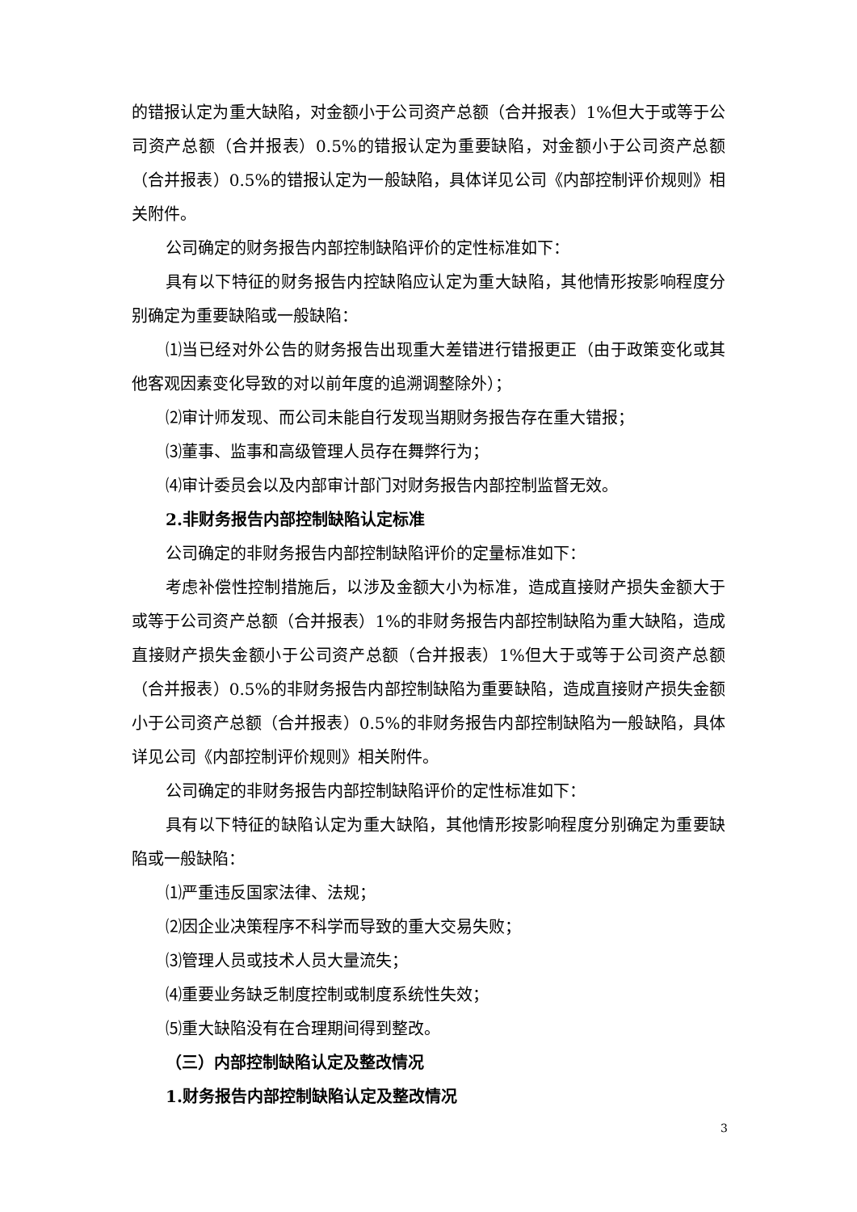的错报认定为重大缺陷，对金额小于公司资产总额（合并报表）1%但大于或等于公司资产总额（合并报表）0.5%的错报认定为重要缺陷，对金额小于公司资产总额（合并报表）0.5%的错报认定为一般缺陷，具体详见公司《内部控制评价规则》相关附件。
公司确定的财务报告内部控制缺陷评价的定性标准如下：
具有以下特征的财务报告内控缺陷应认定为重大缺陷，其他情形按影响程度分别确定为重要缺陷或一般缺陷：
⑴当已经对外公告的财务报告出现重大差错进行错报更正（由于政策变化或其他客观因素变化导致的对以前年度的追溯调整除外）；
⑵审计师发现、而公司未能自行发现当期财务报告存在重大错报；
⑶董事、监事和高级管理人员存在舞弊行为；
⑷审计委员会以及内部审计部门对财务报告内部控制监督无效。
2.非财务报告内部控制缺陷认定标准
公司确定的非财务报告内部控制缺陷评价的定量标准如下：
考虑补偿性控制措施后，以涉及金额大小为标准，造成直接财产损失金额大于或等于公司资产总额（合并报表）1%的非财务报告内部控制缺陷为重大缺陷，造成直接财产损失金额小于公司资产总额（合并报表）1%但大于或等于公司资产总额（合并报表）0.5%的非财务报告内部控制缺陷为重要缺陷，造成直接财产损失金额小于公司资产总额（合并报表）0.5%的非财务报告内部控制缺陷为一般缺陷，具体详见公司《内部控制评价规则》相关附件。
公司确定的非财务报告内部控制缺陷评价的定性标准如下：
具有以下特征的缺陷认定为重大缺陷，其他情形按影响程度分别确定为重要缺陷或一般缺陷：
⑴严重违反国家法律、法规；
⑵因企业决策程序不科学而导致的重大交易失败；
⑶管理人员或技术人员大量流失；
⑷重要业务缺乏制度控制或制度系统性失效；
⑸重大缺陷没有在合理期间得到整改。
（三）内部控制缺陷认定及整改情况
1.财务报告内部控制缺陷认定及整改情况
3